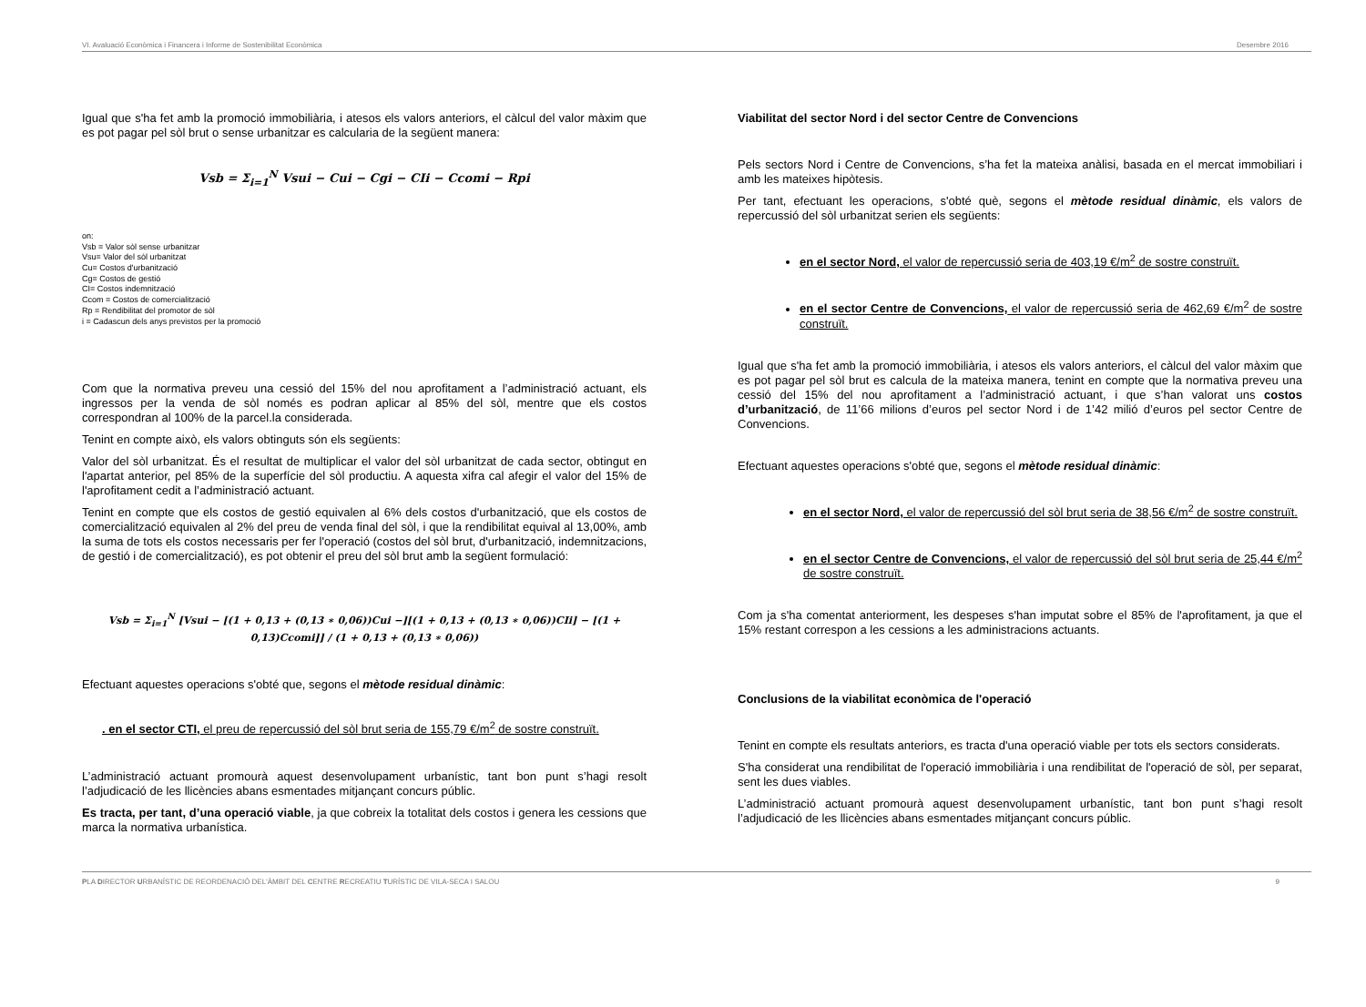VI. Avaluació Econòmica i Financera i Informe de Sostenibilitat Econòmica Desembre 2016
Igual que s'ha fet amb la promoció immobiliària, i atesos els valors anteriors, el càlcul del valor màxim que es pot pagar pel sòl brut o sense urbanitzar es calcularia de la següent manera:
Vsb = Σ<sub>i=1</sub><sup>N</sup> Vsui − Cui − Cgi − CIi − Ccomi − Rpi
on:
Vsb = Valor sòl sense urbanitzar
Vsu= Valor del sòl urbanitzat
Cu= Costos d'urbanització
Cg= Costos de gestió
CI= Costos indemnització
Ccom = Costos de comercialització
Rp = Rendibilitat del promotor de sòl
i = Cadascun dels anys previstos per la promoció
Com que la normativa preveu una cessió del 15% del nou aprofitament a l’administració actuant, els ingressos per la venda de sòl només es podran aplicar al 85% del sòl, mentre que els costos correspondran al 100% de la parcel.la considerada.
Tenint en compte això, els valors obtinguts són els següents:
Valor del sòl urbanitzat. És el resultat de multiplicar el valor del sòl urbanitzat de cada sector, obtingut en l'apartat anterior, pel 85% de la superfície del sòl productiu. A aquesta xifra cal afegir el valor del 15% de l'aprofitament cedit a l’administració actuant.
Tenint en compte que els costos de gestió equivalen al 6% dels costos d'urbanització, que els costos de comercialització equivalen al 2% del preu de venda final del sòl, i que la rendibilitat equival al 13,00%, amb la suma de tots els costos necessaris per fer l'operació (costos del sòl brut, d'urbanització, indemnitzacions, de gestió i de comercialització), es pot obtenir el preu del sòl brut amb la següent formulació:
Vsb = Σ<sub>i=1</sub><sup>N</sup> [Vsui − [(1 + 0,13 + (0,13 ∗ 0,06))Cui −][(1 + 0,13 + (0,13 ∗ 0,06))CIi] − [(1 + 0,13)Ccomi]] / (1 + 0,13 + (0,13 ∗ 0,06))
Efectuant aquestes operacions s'obté que, segons el mètode residual dinàmic:
. en el sector CTI, el preu de repercussió del sòl brut seria de 155,79 €/m<sup>2</sup> de sostre construït.
L’administració actuant promourà aquest desenvolupament urbanístic, tant bon punt s’hagi resolt l’adjudicació de les llicències abans esmentades mitjançant concurs públic.
Es tracta, per tant, d’una operació viable, ja que cobreix la totalitat dels costos i genera les cessions que marca la normativa urbanística.
Viabilitat del sector Nord i del sector Centre de Convencions
Pels sectors Nord i Centre de Convencions, s’ha fet la mateixa anàlisi, basada en el mercat immobiliari i amb les mateixes hipòtesis.
Per tant, efectuant les operacions, s'obté què, segons el mètode residual dinàmic, els valors de repercussió del sòl urbanitzat serien els següents:
en el sector Nord, el valor de repercussió seria de 403,19 €/m<sup>2</sup> de sostre construït.
en el sector Centre de Convencions, el valor de repercussió seria de 462,69 €/m<sup>2</sup> de sostre construït.
Igual que s'ha fet amb la promoció immobiliària, i atesos els valors anteriors, el càlcul del valor màxim que es pot pagar pel sòl brut es calcula de la mateixa manera, tenint en compte que la normativa preveu una cessió del 15% del nou aprofitament a l’administració actuant, i que s’han valorat uns costos d’urbanització, de 11’66 milions d’euros pel sector Nord i de 1’42 milió d’euros pel sector Centre de Convencions.
Efectuant aquestes operacions s'obté que, segons el mètode residual dinàmic:
en el sector Nord, el valor de repercussió del sòl brut seria de 38,56 €/m<sup>2</sup> de sostre construït.
en el sector Centre de Convencions, el valor de repercussió del sòl brut seria de 25,44 €/m<sup>2</sup> de sostre construït.
Com ja s'ha comentat anteriorment, les despeses s'han imputat sobre el 85% de l'aprofitament, ja que el 15% restant correspon a les cessions a les administracions actuants.
Conclusions de la viabilitat econòmica de l'operació
Tenint en compte els resultats anteriors, es tracta d'una operació viable per tots els sectors considerats.
S'ha considerat una rendibilitat de l'operació immobiliària i una rendibilitat de l'operació de sòl, per separat, sent les dues viables.
L’administració actuant promourà aquest desenvolupament urbanístic, tant bon punt s’hagi resolt l’adjudicació de les llicències abans esmentades mitjançant concurs públic.
PLA DIRECTOR URBANÍSTIC DE REORDENACIÓ DEL'ÀMBIT DEL CENTRE RECREATIU TURÍSTIC DE VILA-SECA I SALOU 9